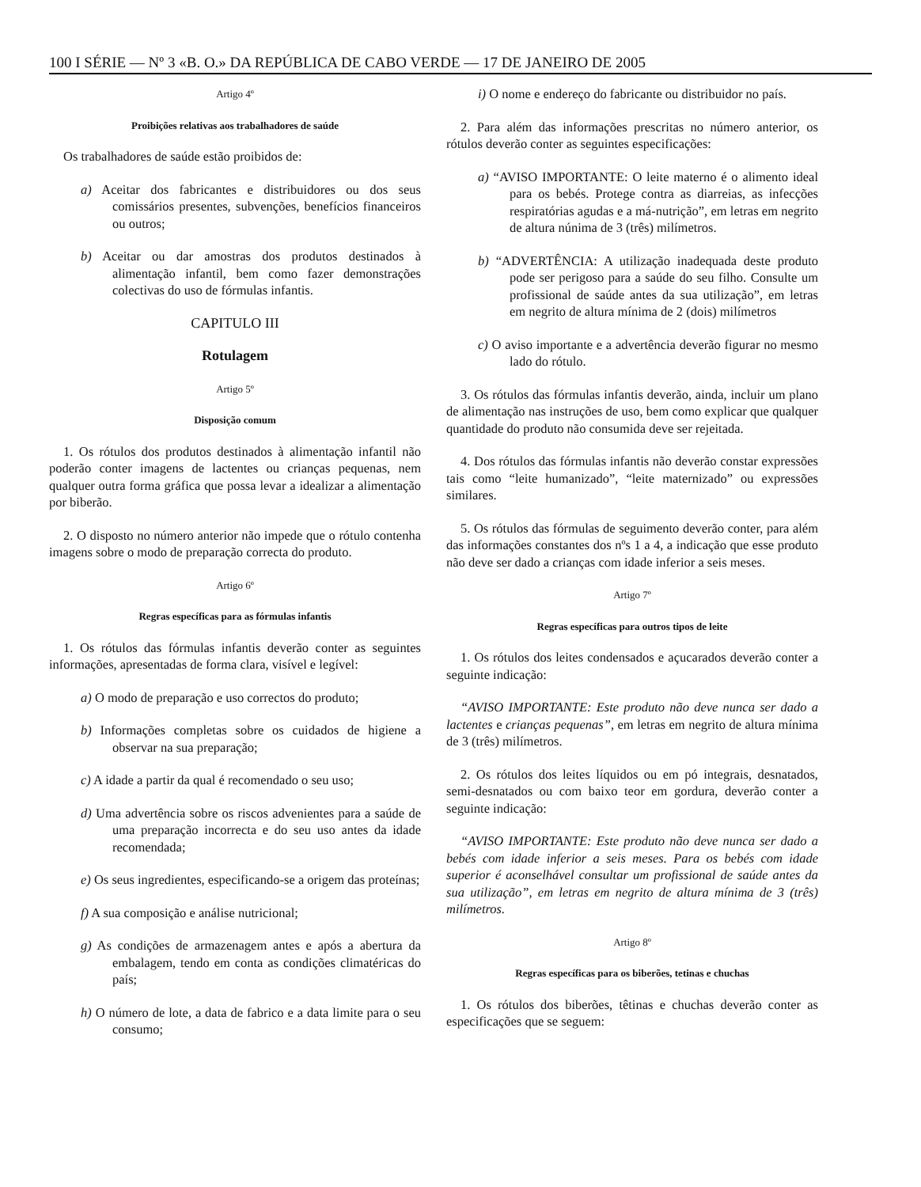100 I SÉRIE — Nº 3 «B. O.» DA REPÚBLICA DE CABO VERDE — 17 DE JANEIRO DE 2005
Artigo 4º
Proibições relativas aos trabalhadores de saúde
Os trabalhadores de saúde estão proibidos de:
a) Aceitar dos fabricantes e distribuidores ou dos seus comissários presentes, subvenções, benefícios financeiros ou outros;
b) Aceitar ou dar amostras dos produtos destinados à alimentação infantil, bem como fazer demonstrações colectivas do uso de fórmulas infantis.
CAPITULO III
Rotulagem
Artigo 5º
Disposição comum
1. Os rótulos dos produtos destinados à alimentação infantil não poderão conter imagens de lactentes ou crianças pequenas, nem qualquer outra forma gráfica que possa levar a idealizar a alimentação por biberão.
2. O disposto no número anterior não impede que o rótulo contenha imagens sobre o modo de preparação correcta do produto.
Artigo 6º
Regras específicas para as fórmulas infantis
1. Os rótulos das fórmulas infantis deverão conter as seguintes informações, apresentadas de forma clara, visível e legível:
a) O modo de preparação e uso correctos do produto;
b) Informações completas sobre os cuidados de higiene a observar na sua preparação;
c) A idade a partir da qual é recomendado o seu uso;
d) Uma advertência sobre os riscos advenientes para a saúde de uma preparação incorrecta e do seu uso antes da idade recomendada;
e) Os seus ingredientes, especificando-se a origem das proteínas;
f) A sua composição e análise nutricional;
g) As condições de armazenagem antes e após a abertura da embalagem, tendo em conta as condições climatéricas do país;
h) O número de lote, a data de fabrico e a data limite para o seu consumo;
i) O nome e endereço do fabricante ou distribuidor no país.
2. Para além das informações prescritas no número anterior, os rótulos deverão conter as seguintes especificações:
a) “AVISO IMPORTANTE: O leite materno é o alimento ideal para os bebés. Protege contra as diarreias, as infecções respiratórias agudas e a má-nutrição”, em letras em negrito de altura núnima de 3 (três) milímetros.
b) “ADVERTÊNCIA: A utilização inadequada deste produto pode ser perigoso para a saúde do seu filho. Consulte um profissional de saúde antes da sua utilização”, em letras em negrito de altura mínima de 2 (dois) milímetros
c) O aviso importante e a advertência deverão figurar no mesmo lado do rótulo.
3. Os rótulos das fórmulas infantis deverão, ainda, incluir um plano de alimentação nas instruções de uso, bem como explicar que qualquer quantidade do produto não consumida deve ser rejeitada.
4. Dos rótulos das fórmulas infantis não deverão constar expressões tais como “leite humanizado”, “leite maternizado” ou expressões similares.
5. Os rótulos das fórmulas de seguimento deverão conter, para além das informações constantes dos nºs 1 a 4, a indicação que esse produto não deve ser dado a crianças com idade inferior a seis meses.
Artigo 7º
Regras específicas para outros tipos de leite
1. Os rótulos dos leites condensados e açucarados deverão conter a seguinte indicação:
“AVISO IMPORTANTE: Este produto não deve nunca ser dado a lactentes e crianças pequenas”, em letras em negrito de altura mínima de 3 (três) milímetros.
2. Os rótulos dos leites líquidos ou em pó integrais, desnatados, semi-desnatados ou com baixo teor em gordura, deverão conter a seguinte indicação:
“AVISO IMPORTANTE: Este produto não deve nunca ser dado a bebés com idade inferior a seis meses. Para os bebés com idade superior é aconselhável consultar um profissional de saúde antes da sua utilização”, em letras em negrito de altura mínima de 3 (três) milímetros.
Artigo 8º
Regras específicas para os biberões, tetinas e chuchas
1. Os rótulos dos biberões, têtinas e chuchas deverão conter as especificações que se seguem: